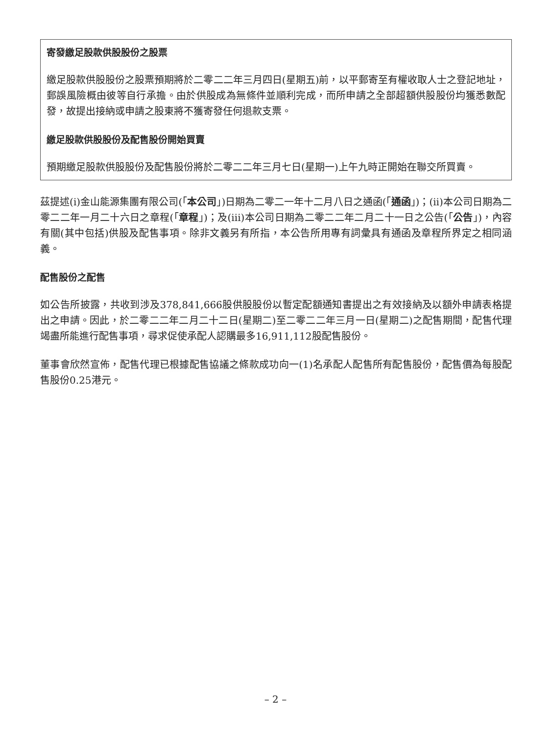寄發繳足股款供股股份之股票
繳足股款供股股份之股票預期將於二零二二年三月四日(星期五)前，以平郵寄至有權收取人士之登記地址，郵誤風險概由彼等自行承擔。由於供股成為無條件並順利完成，而所申請之全部超額供股股份均獲悉數配發，故提出接納或申請之股東將不獲寄發任何退款支票。
繳足股款供股股份及配售股份開始買賣
預期繳足股款供股股份及配售股份將於二零二二年三月七日(星期一)上午九時正開始在聯交所買賣。
茲提述(i)金山能源集團有限公司(「本公司」)日期為二零二一年十二月八日之通函(「通函」)；(ii)本公司日期為二零二二年一月二十六日之章程(「章程」)；及(iii)本公司日期為二零二二年二月二十一日之公告(「公告」)，內容有關(其中包括)供股及配售事項。除非文義另有所指，本公告所用專有詞彙具有通函及章程所界定之相同涵義。
配售股份之配售
如公告所披露，共收到涉及378,841,666股供股股份以暫定配額通知書提出之有效接納及以額外申請表格提出之申請。因此，於二零二二年二月二十二日(星期二)至二零二二年三月一日(星期二)之配售期間，配售代理竭盡所能進行配售事項，尋求促使承配人認購最多16,911,112股配售股份。
董事會欣然宣佈，配售代理已根據配售協議之條款成功向一(1)名承配人配售所有配售股份，配售價為每股配售股份0.25港元。
– 2 –